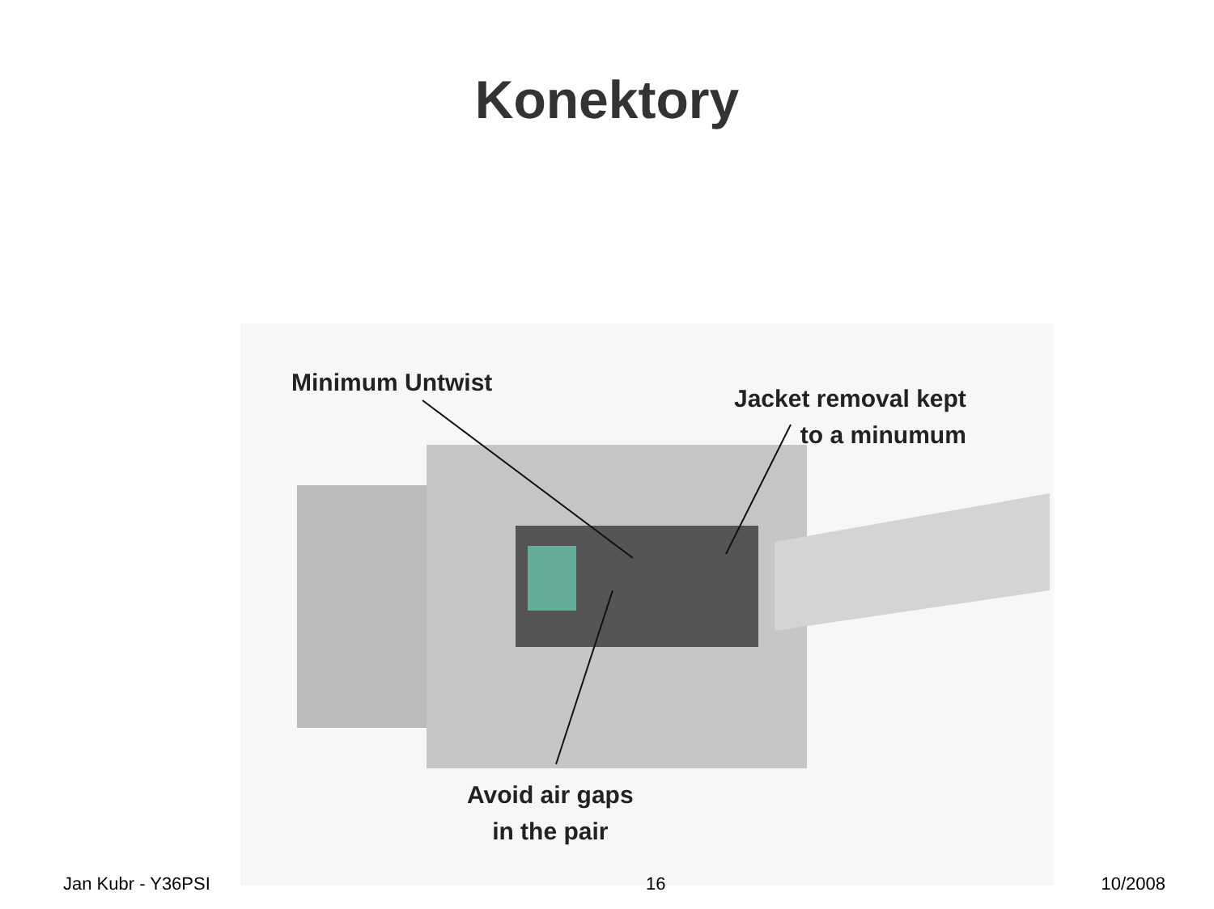Konektory
Minimum Untwist
Jacket removal kept
to a minumum
Avoid air gaps
in the pair
Jan Kubr - Y36PSI 16 10/2008